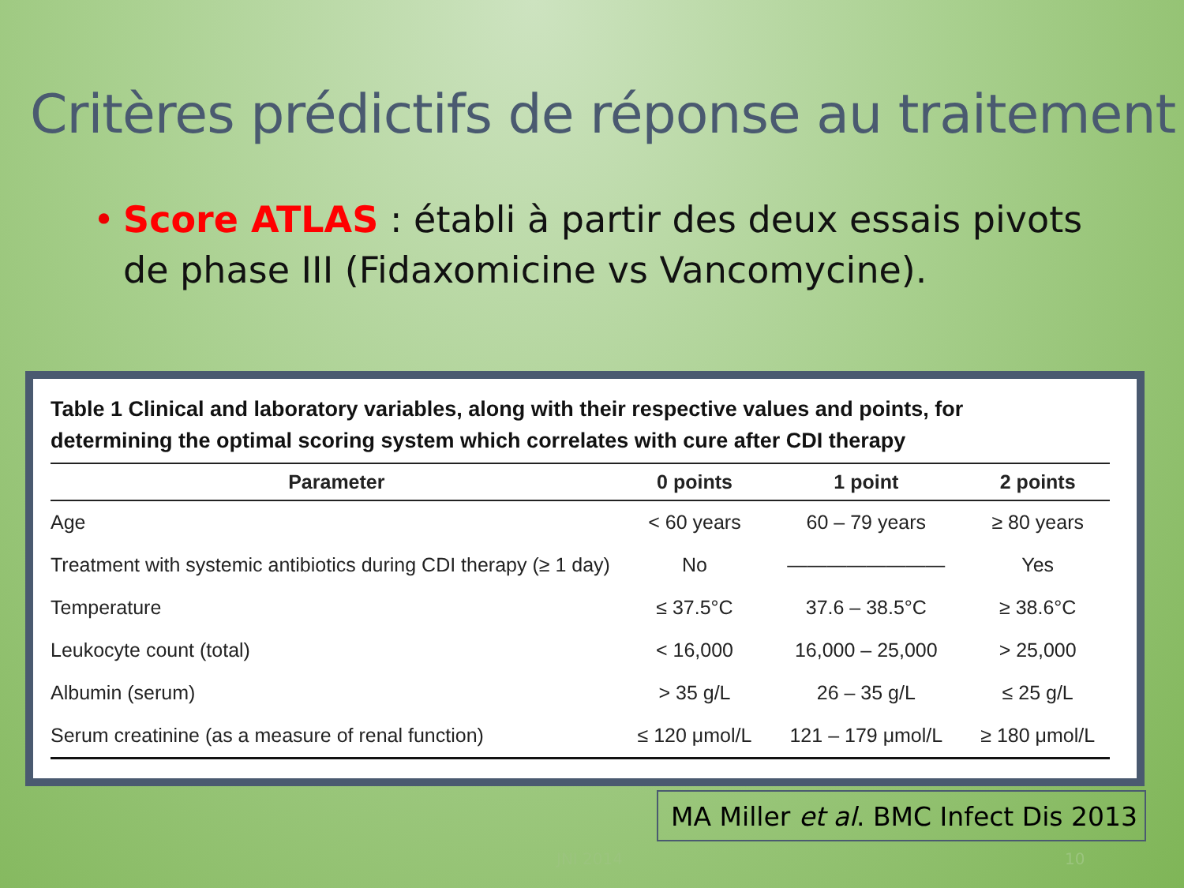Critères prédictifs de réponse au traitement
• Score ATLAS : établi à partir des deux essais pivots de phase III (Fidaxomicine vs Vancomycine).
Table 1 Clinical and laboratory variables, along with their respective values and points, for determining the optimal scoring system which correlates with cure after CDI therapy
| Parameter | 0 points | 1 point | 2 points |
| --- | --- | --- | --- |
| Age | < 60 years | 60 – 79 years | ≥ 80 years |
| Treatment with systemic antibiotics during CDI therapy (≥ 1 day) | No | ———————— | Yes |
| Temperature | ≤ 37.5°C | 37.6 – 38.5°C | ≥ 38.6°C |
| Leukocyte count (total) | < 16,000 | 16,000 – 25,000 | > 25,000 |
| Albumin (serum) | > 35 g/L | 26 – 35 g/L | ≤ 25 g/L |
| Serum creatinine (as a measure of renal function) | ≤ 120 μmol/L | 121 – 179 μmol/L | ≥ 180 μmol/L |
MA Miller et al. BMC Infect Dis 2013
JNI 2014 10